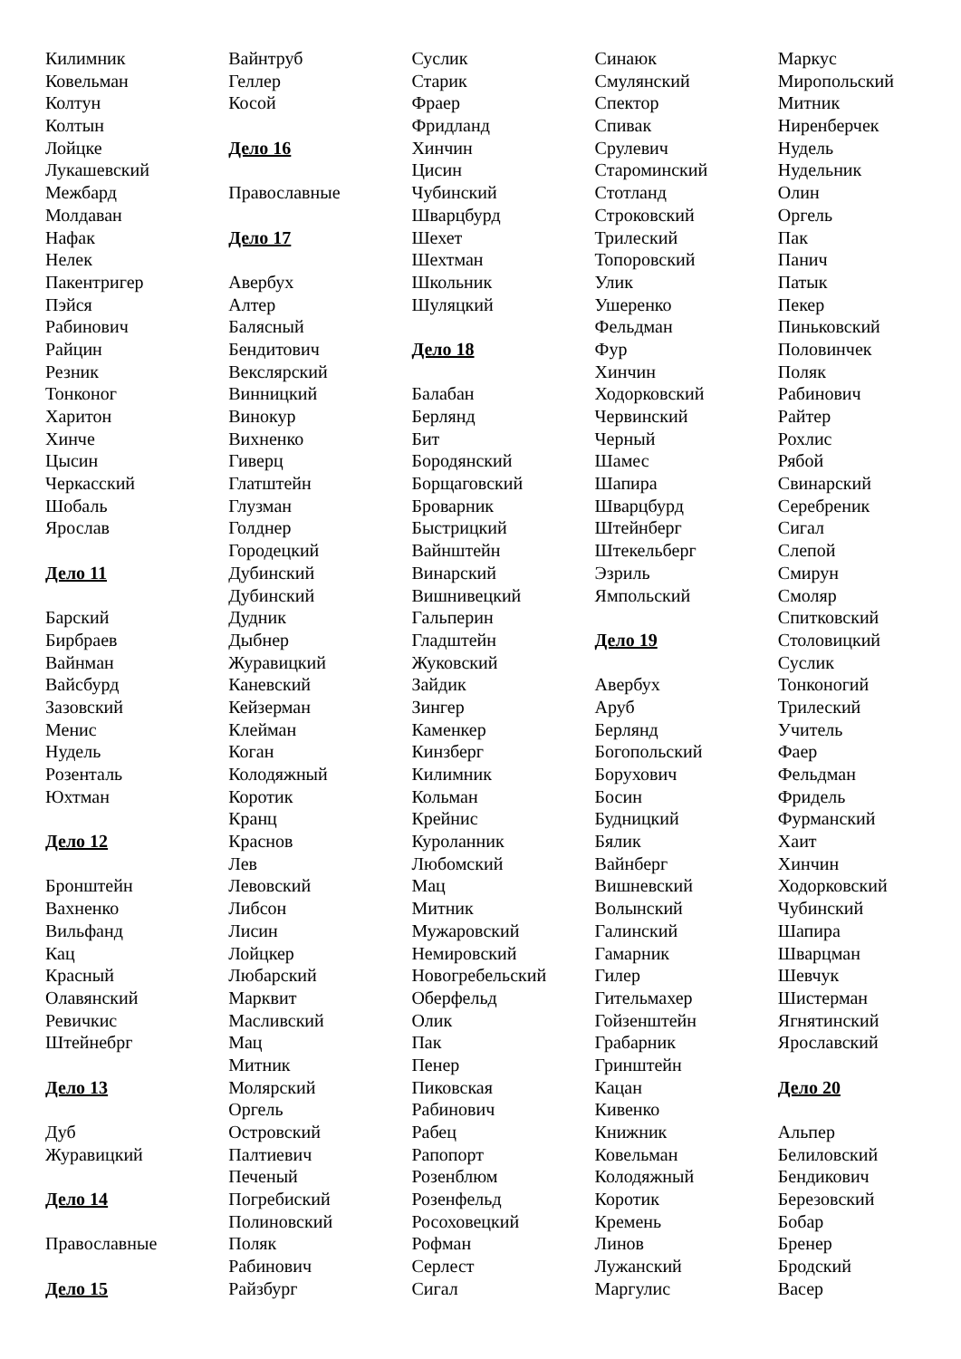Килимник
Ковельман
Колтун
Колтын
Лойцке
Лукашевский
Межбард
Молдаван
Нафак
Нелек
Пакентригер
Пэйся
Рабинович
Райцин
Резник
Тонконог
Харитон
Хинче
Цысин
Черкасский
Шобаль
Ярослав
Дело 11
Барский
Бирбраев
Вайнман
Вайсбурд
Зазовский
Менис
Нудель
Розенталь
Юхтман
Дело 12
Бронштейн
Вахненко
Вильфанд
Кац
Красный
Олавянский
Ревичкис
Штейнебрг
Дело 13
Дуб
Журавицкий
Дело 14
Православные
Дело 15
Вайнтруб
Геллер
Косой
Дело 16
Православные
Дело 17
Авербух
Алтер
Балясный
Бендитович
Векслярский
Винницкий
Винокур
Вихненко
Гиверц
Глатштейн
Глузман
Голднер
Городецкий
Дубинский
Дубинский
Дудник
Дыбнер
Журавицкий
Каневский
Кейзерман
Клейман
Коган
Колодяжный
Коротик
Кранц
Краснов
Лев
Левовский
Либсон
Лисин
Лойцкер
Любарский
Марквит
Масливский
Мац
Митник
Молярский
Оргель
Островский
Палтиевич
Печеный
Погребиский
Полиновский
Поляк
Рабинович
Райзбург
Суслик
Старик
Фраер
Фридланд
Хинчин
Цисин
Чубинский
Шварцбурд
Шехет
Шехтман
Школьник
Шуляцкий
Дело 18
Балабан
Берлянд
Бит
Бородянский
Борщаговский
Броварник
Быстрицкий
Вайнштейн
Винарский
Вишнивецкий
Гальперин
Гладштейн
Жуковский
Зайдик
Зингер
Каменкер
Кинзберг
Килимник
Кольман
Крейнис
Куроланник
Любомский
Мац
Митник
Мужаровский
Немировский
Новогребельский
Оберфельд
Олик
Пак
Пенер
Пиковская
Рабинович
Рабец
Рапопорт
Розенблюм
Розенфельд
Росоховецкий
Рофман
Серлест
Сигал
Синаюк
Смулянский
Спектор
Спивак
Срулевич
Староминский
Стотланд
Строковский
Трилеский
Топоровский
Улик
Ушеренко
Фельдман
Фур
Хинчин
Ходорковский
Червинский
Черный
Шамес
Шапира
Шварцбурд
Штейнберг
Штекельберг
Эзриль
Ямпольский
Дело 19
Авербух
Аруб
Берлянд
Богопольский
Борухович
Босин
Будницкий
Бялик
Вайнберг
Вишневский
Волынский
Галинский
Гамарник
Гилер
Гительмахер
Гойзенштейн
Грабарник
Гринштейн
Кацан
Кивенко
Книжник
Ковельман
Колодяжный
Коротик
Кремень
Линов
Лужанский
Маргулис
Маркус
Миропольский
Митник
Ниренберчек
Нудель
Нудельник
Олин
Оргель
Пак
Панич
Патык
Пекер
Пиньковский
Половинчек
Поляк
Рабинович
Райтер
Рохлис
Рябой
Свинарский
Серебреник
Сигал
Слепой
Смирун
Смоляр
Спитковский
Столовицкий
Суслик
Тонконогий
Трилеский
Учитель
Фаер
Фельдман
Фридель
Фурманский
Хаит
Хинчин
Ходорковский
Чубинский
Шапира
Шварцман
Шевчук
Шистерман
Ягнятинский
Ярославский
Дело 20
Альпер
Белиловский
Бендикович
Березовский
Бобар
Бренер
Бродский
Васер